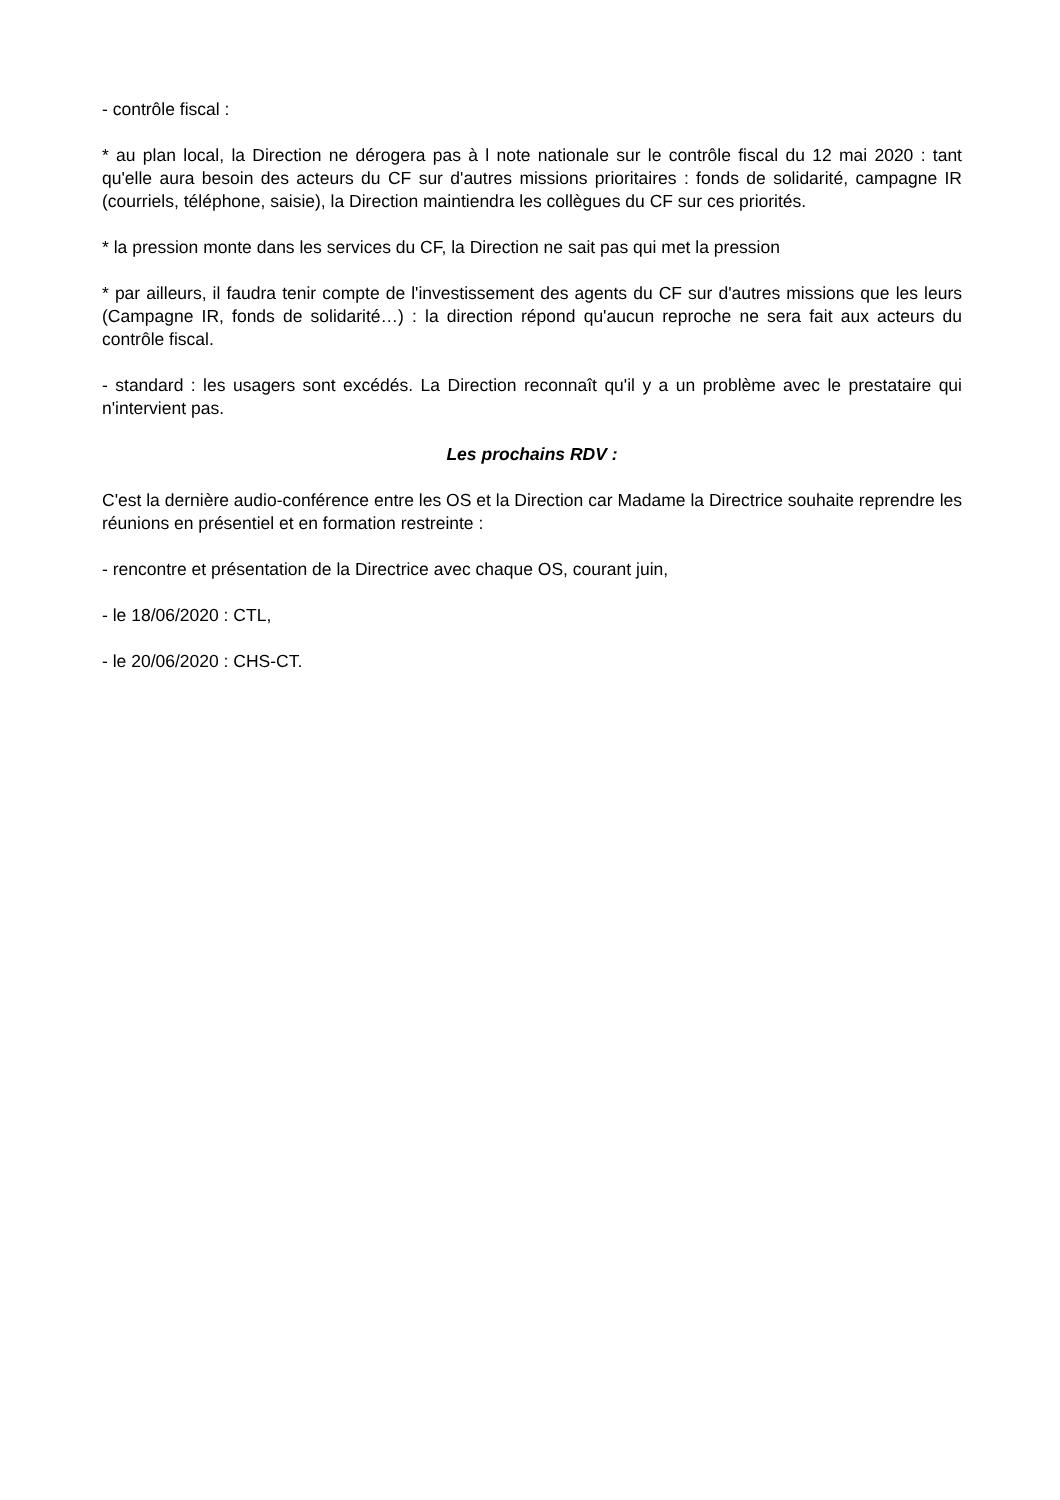- contrôle fiscal :
* au plan local, la Direction ne dérogera pas à l note nationale sur le contrôle fiscal du 12 mai 2020 : tant qu'elle aura besoin des acteurs du CF sur d'autres missions prioritaires : fonds de solidarité, campagne IR (courriels, téléphone, saisie), la Direction maintiendra les collègues du CF sur ces priorités.
* la pression monte dans les services du CF, la Direction ne sait pas qui met la pression
* par ailleurs, il faudra tenir compte de l'investissement des agents du CF sur d'autres missions que les leurs (Campagne IR, fonds de solidarité…) : la direction répond qu'aucun reproche ne sera fait aux acteurs du contrôle fiscal.
- standard : les usagers sont excédés. La Direction reconnaît qu'il y a un problème avec le prestataire qui n'intervient pas.
Les prochains RDV :
C'est la dernière audio-conférence entre les OS et la Direction car Madame la Directrice souhaite reprendre les réunions en présentiel et en formation restreinte :
- rencontre et présentation de la Directrice avec chaque OS, courant juin,
- le 18/06/2020 : CTL,
- le 20/06/2020 : CHS-CT.